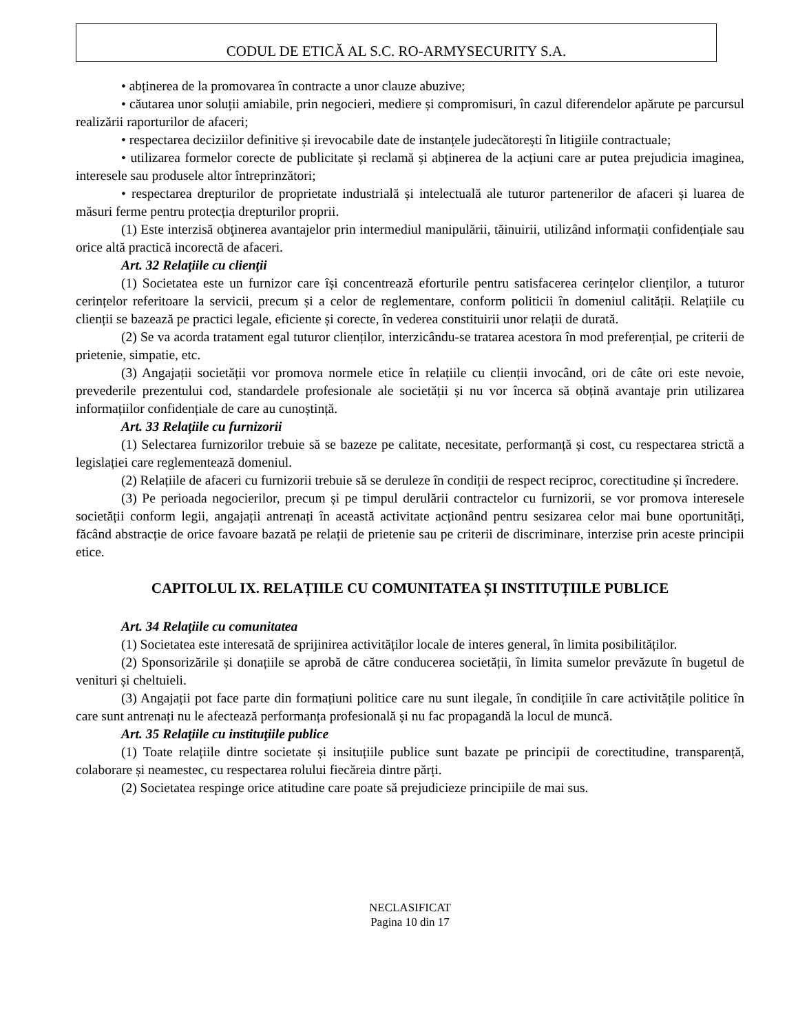CODUL DE ETICĂ AL S.C. RO-ARMYSECURITY S.A.
• abținerea de la promovarea în contracte a unor clauze abuzive;
• căutarea unor soluții amiabile, prin negocieri, mediere și compromisuri, în cazul diferendelor apărute pe parcursul realizării raporturilor de afaceri;
• respectarea deciziilor definitive și irevocabile date de instanțele judecătorești în litigiile contractuale;
• utilizarea formelor corecte de publicitate și reclamă și abținerea de la acțiuni care ar putea prejudicia imaginea, interesele sau produsele altor întreprinzători;
• respectarea drepturilor de proprietate industrială și intelectuală ale tuturor partenerilor de afaceri și luarea de măsuri ferme pentru protecția drepturilor proprii.
(1) Este interzisă obţinerea avantajelor prin intermediul manipulării, tăinuirii, utilizând informații confidențiale sau orice altă practică incorectă de afaceri.
Art. 32 Relaţiile cu clienţii
(1) Societatea este un furnizor care își concentrează eforturile pentru satisfacerea cerințelor clienților, a tuturor cerințelor referitoare la servicii, precum și a celor de reglementare, conform politicii în domeniul calității. Relațiile cu clienții se bazează pe practici legale, eficiente și corecte, în vederea constituirii unor relații de durată.
(2) Se va acorda tratament egal tuturor clienților, interzicându-se tratarea acestora în mod preferențial, pe criterii de prietenie, simpatie, etc.
(3) Angajații societății vor promova normele etice în relațiile cu clienții invocând, ori de câte ori este nevoie, prevederile prezentului cod, standardele profesionale ale societății și nu vor încerca să obțină avantaje prin utilizarea informațiilor confidențiale de care au cunoștință.
Art. 33 Relaţiile cu furnizorii
(1) Selectarea furnizorilor trebuie să se bazeze pe calitate, necesitate, performanță și cost, cu respectarea strictă a legislației care reglementează domeniul.
(2) Relațiile de afaceri cu furnizorii trebuie să se deruleze în condiții de respect reciproc, corectitudine și încredere.
(3) Pe perioada negocierilor, precum și pe timpul derulării contractelor cu furnizorii, se vor promova interesele societății conform legii, angajații antrenați în această activitate acționând pentru sesizarea celor mai bune oportunități, făcând abstracție de orice favoare bazată pe relații de prietenie sau pe criterii de discriminare, interzise prin aceste principii etice.
CAPITOLUL IX. RELAȚIILE CU COMUNITATEA ȘI INSTITUȚIILE PUBLICE
Art. 34 Relaţiile cu comunitatea
(1) Societatea este interesată de sprijinirea activităților locale de interes general, în limita posibilităților.
(2) Sponsorizările și donațiile se aprobă de către conducerea societății, în limita sumelor prevăzute în bugetul de venituri și cheltuieli.
(3) Angajații pot face parte din formațiuni politice care nu sunt ilegale, în condițiile în care activitățile politice în care sunt antrenați nu le afectează performanța profesională și nu fac propagandă la locul de muncă.
Art. 35 Relaţiile cu instituţiile publice
(1) Toate relațiile dintre societate și insituțiile publice sunt bazate pe principii de corectitudine, transparență, colaborare și neamestec, cu respectarea rolului fiecăreia dintre părți.
(2) Societatea respinge orice atitudine care poate să prejudicieze principiile de mai sus.
NECLASIFICAT
Pagina 10 din 17